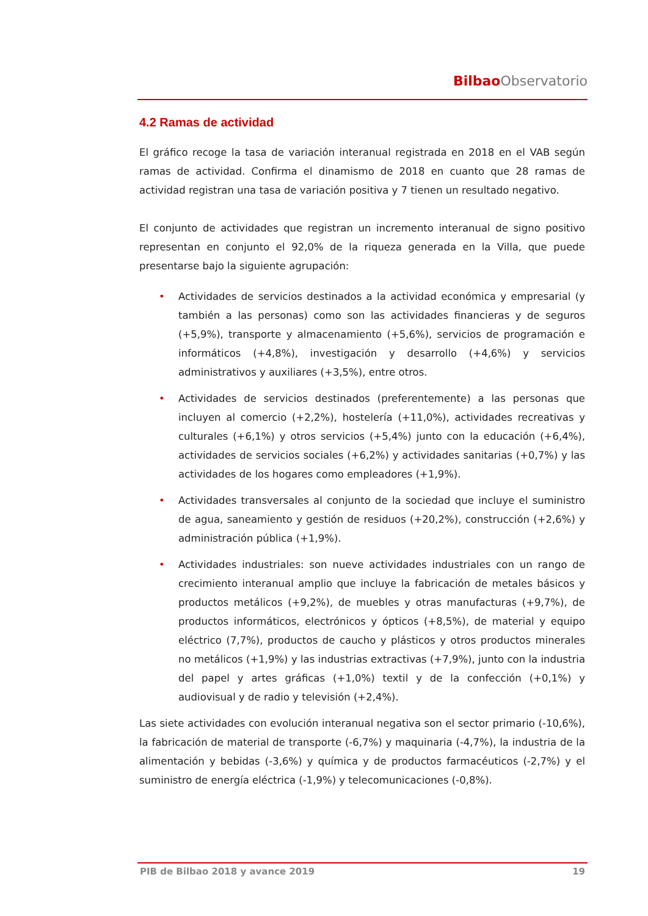Bilbao Observatorio
4.2 Ramas de actividad
El gráfico recoge la tasa de variación interanual registrada en 2018 en el VAB según ramas de actividad. Confirma el dinamismo de 2018 en cuanto que 28 ramas de actividad registran una tasa de variación positiva y 7 tienen un resultado negativo.
El conjunto de actividades que registran un incremento interanual de signo positivo representan en conjunto el 92,0% de la riqueza generada en la Villa, que puede presentarse bajo la siguiente agrupación:
• Actividades de servicios destinados a la actividad económica y empresarial (y también a las personas) como son las actividades financieras y de seguros (+5,9%), transporte y almacenamiento (+5,6%), servicios de programación e informáticos (+4,8%), investigación y desarrollo (+4,6%) y servicios administrativos y auxiliares (+3,5%), entre otros.
• Actividades de servicios destinados (preferentemente) a las personas que incluyen al comercio (+2,2%), hostelería (+11,0%), actividades recreativas y culturales (+6,1%) y otros servicios (+5,4%) junto con la educación (+6,4%), actividades de servicios sociales (+6,2%) y actividades sanitarias (+0,7%) y las actividades de los hogares como empleadores (+1,9%).
• Actividades transversales al conjunto de la sociedad que incluye el suministro de agua, saneamiento y gestión de residuos (+20,2%), construcción (+2,6%) y administración pública (+1,9%).
• Actividades industriales: son nueve actividades industriales con un rango de crecimiento interanual amplio que incluye la fabricación de metales básicos y productos metálicos (+9,2%), de muebles y otras manufacturas (+9,7%), de productos informáticos, electrónicos y ópticos (+8,5%), de material y equipo eléctrico (7,7%), productos de caucho y plásticos y otros productos minerales no metálicos (+1,9%) y las industrias extractivas (+7,9%), junto con la industria del papel y artes gráficas (+1,0%) textil y de la confección (+0,1%) y audiovisual y de radio y televisión (+2,4%).
Las siete actividades con evolución interanual negativa son el sector primario (-10,6%), la fabricación de material de transporte (-6,7%) y maquinaria (-4,7%), la industria de la alimentación y bebidas (-3,6%) y química y de productos farmacéuticos (-2,7%) y el suministro de energía eléctrica (-1,9%) y telecomunicaciones (-0,8%).
PIB de Bilbao 2018 y avance 2019 19